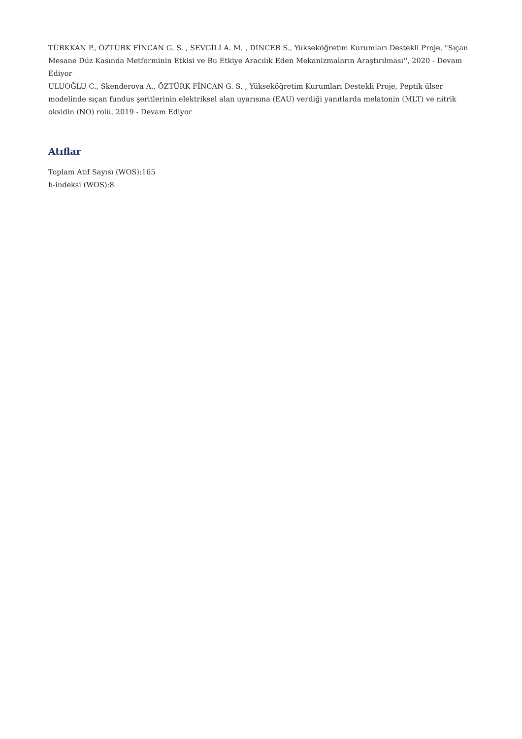TÜRKKAN P., ÖZTÜRK FİNCAN G. S. , SEVGİLİ A. M. , DİNCER S., Yükseköğretim Kurumları Destekli Proje, "Sıçan Mesane Düz Kasında Metforminin Etkisi ve Bu Etkiye Aracılık Eden Mekanizmaların Araştırılması'', 2020 - Devam Ediyor
ULUOĞLU C., Skenderova A., ÖZTÜRK FİNCAN G. S. , Yükseköğretim Kurumları Destekli Proje, Peptik ülser modelinde sıçan fundus şeritlerinin elektriksel alan uyarısına (EAU) verdiği yanıtlarda melatonin (MLT) ve nitrik oksidin (NO) rolü, 2019 - Devam Ediyor
Atıflar
Toplam Atıf Sayısı (WOS):165
h-indeksi (WOS):8